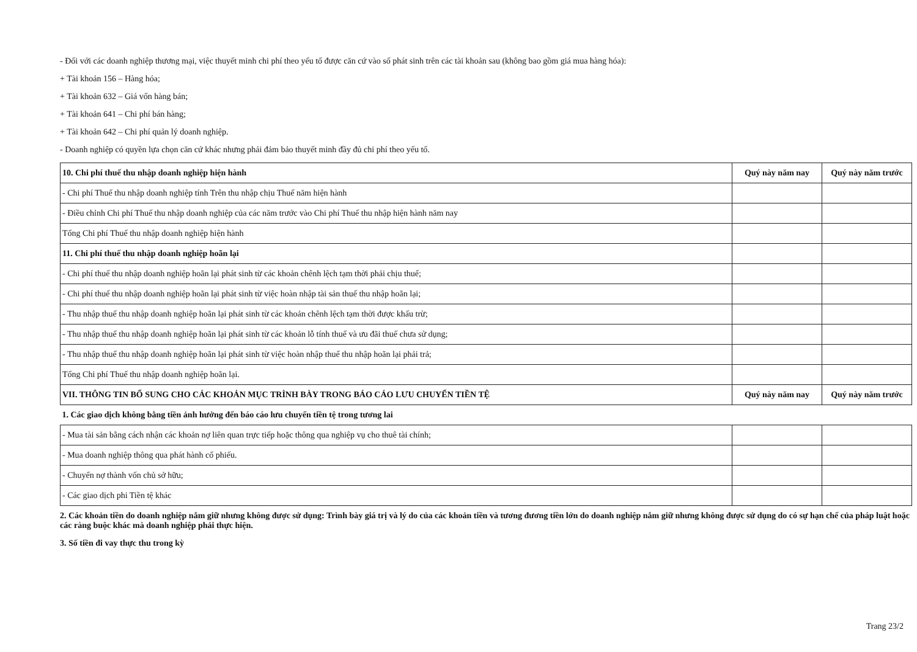- Đối với các doanh nghiệp thương mại, việc thuyết minh chi phí theo yếu tố được căn cứ vào số phát sinh trên các tài khoản sau (không bao gồm giá mua hàng hóa):
+ Tài khoản 156 – Hàng hóa;
+ Tài khoản 632 – Giá vốn hàng bán;
+ Tài khoản 641 – Chi phí bán hàng;
+ Tài khoản 642 – Chi phí quản lý doanh nghiệp.
- Doanh nghiệp có quyền lựa chọn căn cứ khác nhưng phải đảm bảo thuyết minh đầy đủ chi phí theo yếu tố.
| 10. Chi phí thuế thu nhập doanh nghiệp hiện hành | Quý này năm nay | Quý này năm trước |
| --- | --- | --- |
| - Chi phí Thuế thu nhập doanh nghiệp tính Trên thu nhập chịu Thuế năm hiện hành | | |
| - Điều chỉnh Chi phí Thuế thu nhập doanh nghiệp của các năm trước vào Chi phí Thuế thu nhập hiện hành năm nay | | |
| Tổng Chi phí Thuế thu nhập doanh nghiệp hiện hành | | |
| 11. Chi phí thuế thu nhập doanh nghiệp hoãn lại | | |
| - Chi phí thuế thu nhập doanh nghiệp hoãn lại phát sinh từ các khoản chênh lệch tạm thời phải chịu thuế; | | |
| - Chi phí thuế thu nhập doanh nghiệp hoãn lại phát sinh từ việc hoàn nhập tài sản thuế thu nhập hoãn lại; | | |
| - Thu nhập thuế thu nhập doanh nghiệp hoãn lại phát sinh từ các khoản chênh lệch tạm thời được khấu trừ; | | |
| - Thu nhập thuế thu nhập doanh nghiệp hoãn lại phát sinh từ các khoản lỗ tính thuế và ưu đãi thuế chưa sử dụng; | | |
| - Thu nhập thuế thu nhập doanh nghiệp hoãn lại phát sinh từ việc hoàn nhập thuế thu nhập hoãn lại phải trả; | | |
| Tổng Chi phí Thuế thu nhập doanh nghiệp hoãn lại. | | |
| VII. THÔNG TIN BỔ SUNG CHO CÁC KHOẢN MỤC TRÌNH BÀY TRONG BÁO CÁO LƯU CHUYỂN TIỀN TỆ | Quý này năm nay | Quý này năm trước |
| 1. Các giao dịch không bằng tiền ảnh hưởng đến báo cáo lưu chuyển tiền tệ trong tương lai | | |
| - Mua tài sản bằng cách nhận các khoản nợ liên quan trực tiếp hoặc thông qua nghiệp vụ cho thuê tài chính; | | |
| - Mua doanh nghiệp thông qua phát hành cổ phiếu. | | |
| - Chuyển nợ thành vốn chủ sở hữu; | | |
| - Các giao dịch phi Tiền tệ khác | | |
2. Các khoản tiền do doanh nghiệp nắm giữ nhưng không được sử dụng: Trình bày giá trị và lý do của các khoản tiền và tương đương tiền lớn do doanh nghiệp nắm giữ nhưng không được sử dụng do có sự hạn chế của pháp luật hoặc các ràng buộc khác mà doanh nghiệp phải thực hiện.
3. Số tiền đi vay thực thu trong kỳ
Trang 23/2